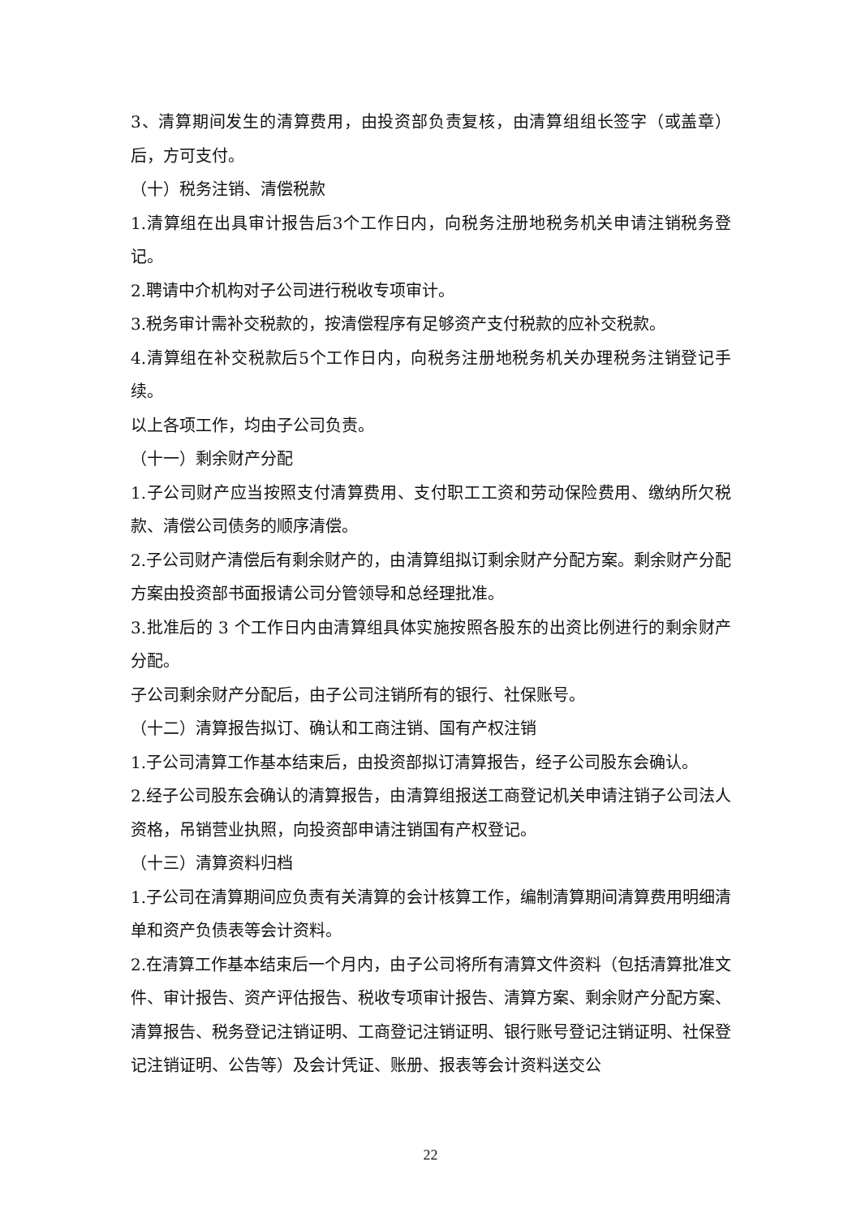3、清算期间发生的清算费用，由投资部负责复核，由清算组组长签字（或盖章）后，方可支付。
（十）税务注销、清偿税款
1.清算组在出具审计报告后3个工作日内，向税务注册地税务机关申请注销税务登记。
2.聘请中介机构对子公司进行税收专项审计。
3.税务审计需补交税款的，按清偿程序有足够资产支付税款的应补交税款。
4.清算组在补交税款后5个工作日内，向税务注册地税务机关办理税务注销登记手续。
以上各项工作，均由子公司负责。
（十一）剩余财产分配
1.子公司财产应当按照支付清算费用、支付职工工资和劳动保险费用、缴纳所欠税款、清偿公司债务的顺序清偿。
2.子公司财产清偿后有剩余财产的，由清算组拟订剩余财产分配方案。剩余财产分配方案由投资部书面报请公司分管领导和总经理批准。
3.批准后的 3 个工作日内由清算组具体实施按照各股东的出资比例进行的剩余财产分配。
子公司剩余财产分配后，由子公司注销所有的银行、社保账号。
（十二）清算报告拟订、确认和工商注销、国有产权注销
1.子公司清算工作基本结束后，由投资部拟订清算报告，经子公司股东会确认。
2.经子公司股东会确认的清算报告，由清算组报送工商登记机关申请注销子公司法人资格，吊销营业执照，向投资部申请注销国有产权登记。
（十三）清算资料归档
1.子公司在清算期间应负责有关清算的会计核算工作，编制清算期间清算费用明细清单和资产负债表等会计资料。
2.在清算工作基本结束后一个月内，由子公司将所有清算文件资料（包括清算批准文件、审计报告、资产评估报告、税收专项审计报告、清算方案、剩余财产分配方案、清算报告、税务登记注销证明、工商登记注销证明、银行账号登记注销证明、社保登记注销证明、公告等）及会计凭证、账册、报表等会计资料送交公
22